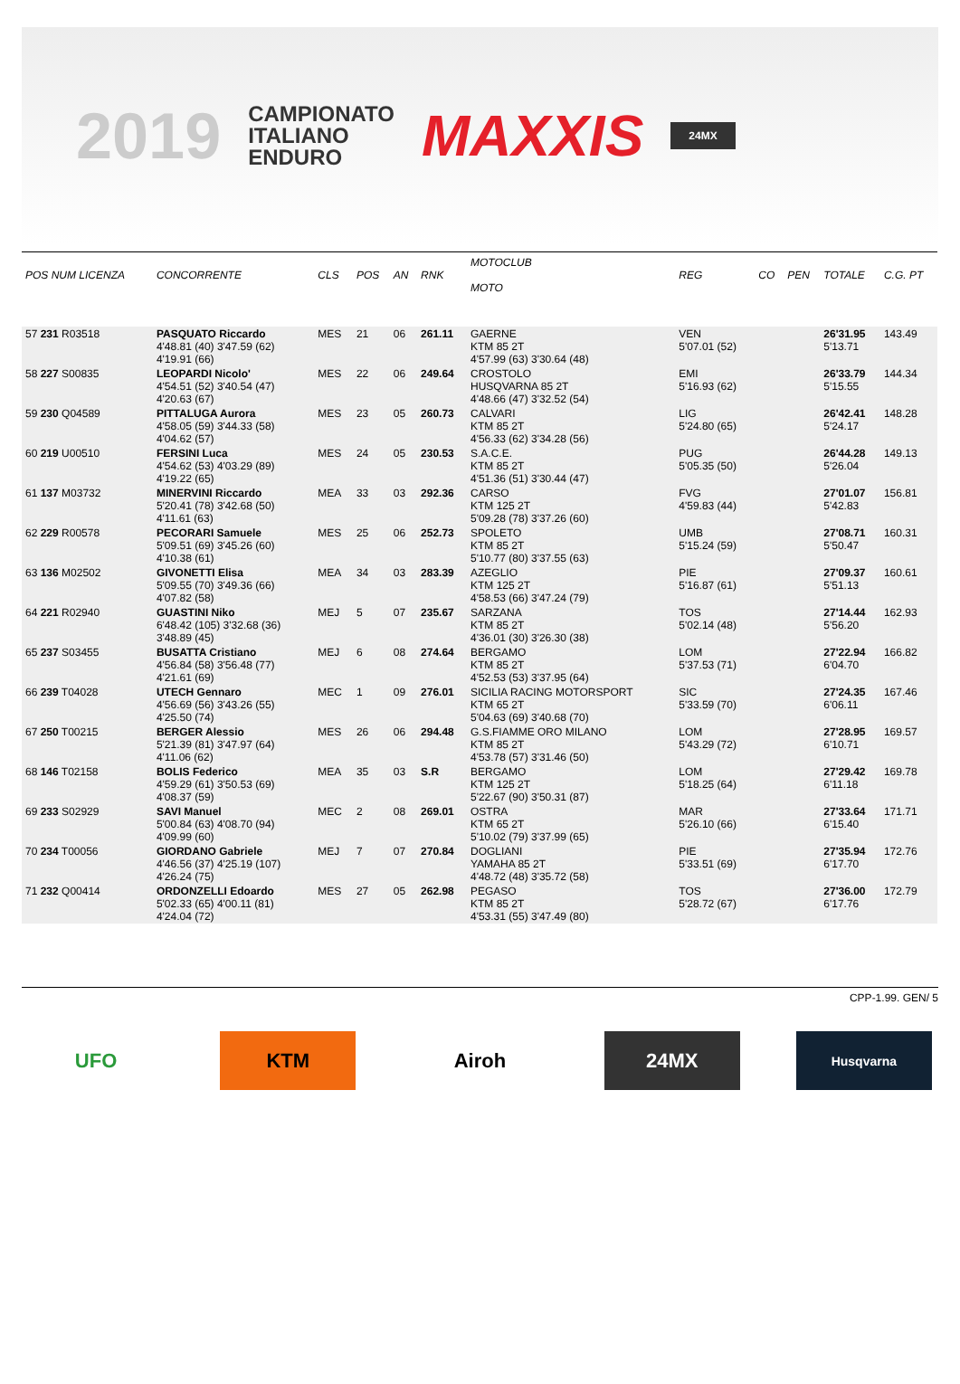2019 CAMPIONATO
ITALIANO
ENDURO MAXXIS 24MX
| POS NUM LICENZA | CONCORRENTE | CLS | POS | AN | RNK | MOTOCLUB MOTO | REG | CO | PEN | TOTALE | C.G. PT |
| --- | --- | --- | --- | --- | --- | --- | --- | --- | --- | --- | --- |
| 57 231 R03518 | PASQUATO Riccardo 4'48.81 (40) 3'47.59 (62) 4'19.91 (66) | MES | 21 | 06 | 261.11 | GAERNE KTM 85 2T 4'57.99 (63) 3'30.64 (48) | VEN 5'07.01 (52) | | | 26'31.95 5'13.71 | 143.49 |
| 58 227 S00835 | LEOPARDI Nicolo' 4'54.51 (52) 3'40.54 (47) 4'20.63 (67) | MES | 22 | 06 | 249.64 | CROSTOLO HUSQVARNA 85 2T 4'48.66 (47) 3'32.52 (54) | EMI 5'16.93 (62) | | | 26'33.79 5'15.55 | 144.34 |
| 59 230 Q04589 | PITTALUGA Aurora 4'58.05 (59) 3'44.33 (58) 4'04.62 (57) | MES | 23 | 05 | 260.73 | CALVARI KTM 85 2T 4'56.33 (62) 3'34.28 (56) | LIG 5'24.80 (65) | | | 26'42.41 5'24.17 | 148.28 |
| 60 219 U00510 | FERSINI Luca 4'54.62 (53) 4'03.29 (89) 4'19.22 (65) | MES | 24 | 05 | 230.53 | S.A.C.E. KTM 85 2T 4'51.36 (51) 3'30.44 (47) | PUG 5'05.35 (50) | | | 26'44.28 5'26.04 | 149.13 |
| 61 137 M03732 | MINERVINI Riccardo 5'20.41 (78) 3'42.68 (50) 4'11.61 (63) | MEA | 33 | 03 | 292.36 | CARSO KTM 125 2T 5'09.28 (78) 3'37.26 (60) | FVG 4'59.83 (44) | | | 27'01.07 5'42.83 | 156.81 |
| 62 229 R00578 | PECORARI Samuele 5'09.51 (69) 3'45.26 (60) 4'10.38 (61) | MES | 25 | 06 | 252.73 | SPOLETO KTM 85 2T 5'10.77 (80) 3'37.55 (63) | UMB 5'15.24 (59) | | | 27'08.71 5'50.47 | 160.31 |
| 63 136 M02502 | GIVONETTI Elisa 5'09.55 (70) 3'49.36 (66) 4'07.82 (58) | MEA | 34 | 03 | 283.39 | AZEGLIO KTM 125 2T 4'58.53 (66) 3'47.24 (79) | PIE 5'16.87 (61) | | | 27'09.37 5'51.13 | 160.61 |
| 64 221 R02940 | GUASTINI Niko 6'48.42 (105) 3'32.68 (36) 3'48.89 (45) | MEJ | 5 | 07 | 235.67 | SARZANA KTM 85 2T 4'36.01 (30) 3'26.30 (38) | TOS 5'02.14 (48) | | | 27'14.44 5'56.20 | 162.93 |
| 65 237 S03455 | BUSATTA Cristiano 4'56.84 (58) 3'56.48 (77) 4'21.61 (69) | MEJ | 6 | 08 | 274.64 | BERGAMO KTM 85 2T 4'52.53 (53) 3'37.95 (64) | LOM 5'37.53 (71) | | | 27'22.94 6'04.70 | 166.82 |
| 66 239 T04028 | UTECH Gennaro 4'56.69 (56) 3'43.26 (55) 4'25.50 (74) | MEC | 1 | 09 | 276.01 | SICILIA RACING MOTORSPORT KTM 65 2T 5'04.63 (69) 3'40.68 (70) | SIC 5'33.59 (70) | | | 27'24.35 6'06.11 | 167.46 |
| 67 250 T00215 | BERGER Alessio 5'21.39 (81) 3'47.97 (64) 4'11.06 (62) | MES | 26 | 06 | 294.48 | G.S.FIAMME ORO MILANO KTM 85 2T 4'53.78 (57) 3'31.46 (50) | LOM 5'43.29 (72) | | | 27'28.95 6'10.71 | 169.57 |
| 68 146 T02158 | BOLIS Federico 4'59.29 (61) 3'50.53 (69) 4'08.37 (59) | MEA | 35 | 03 | S.R | BERGAMO KTM 125 2T 5'22.67 (90) 3'50.31 (87) | LOM 5'18.25 (64) | | | 27'29.42 6'11.18 | 169.78 |
| 69 233 S02929 | SAVI Manuel 5'00.84 (63) 4'08.70 (94) 4'09.99 (60) | MEC | 2 | 08 | 269.01 | OSTRA KTM 65 2T 5'10.02 (79) 3'37.99 (65) | MAR 5'26.10 (66) | | | 27'33.64 6'15.40 | 171.71 |
| 70 234 T00056 | GIORDANO Gabriele 4'46.56 (37) 4'25.19 (107) 4'26.24 (75) | MEJ | 7 | 07 | 270.84 | DOGLIANI YAMAHA 85 2T 4'48.72 (48) 3'35.72 (58) | PIE 5'33.51 (69) | | | 27'35.94 6'17.70 | 172.76 |
| 71 232 Q00414 | ORDONZELLI Edoardo 5'02.33 (65) 4'00.11 (81) 4'24.04 (72) | MES | 27 | 05 | 262.98 | PEGASO KTM 85 2T 4'53.31 (55) 3'47.49 (80) | TOS 5'28.72 (67) | | | 27'36.00 6'17.76 | 172.79 |
CPP-1.99. GEN/ 5
UFO KTM Airoh 24MX
Husqvarna